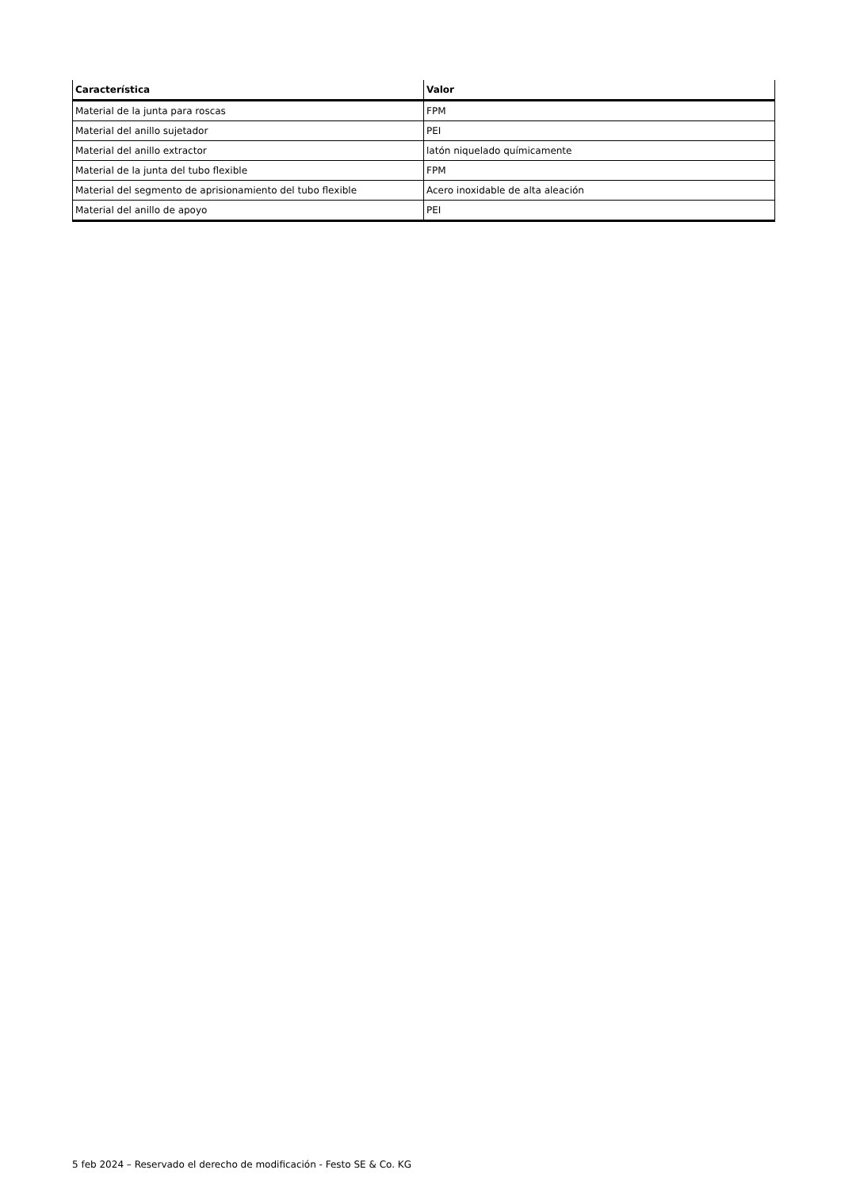| Característica | Valor |
| --- | --- |
| Material de la junta para roscas | FPM |
| Material del anillo sujetador | PEI |
| Material del anillo extractor | latón niquelado químicamente |
| Material de la junta del tubo flexible | FPM |
| Material del segmento de aprisionamiento del tubo flexible | Acero inoxidable de alta aleación |
| Material del anillo de apoyo | PEI |
5 feb 2024 – Reservado el derecho de modificación - Festo SE & Co. KG